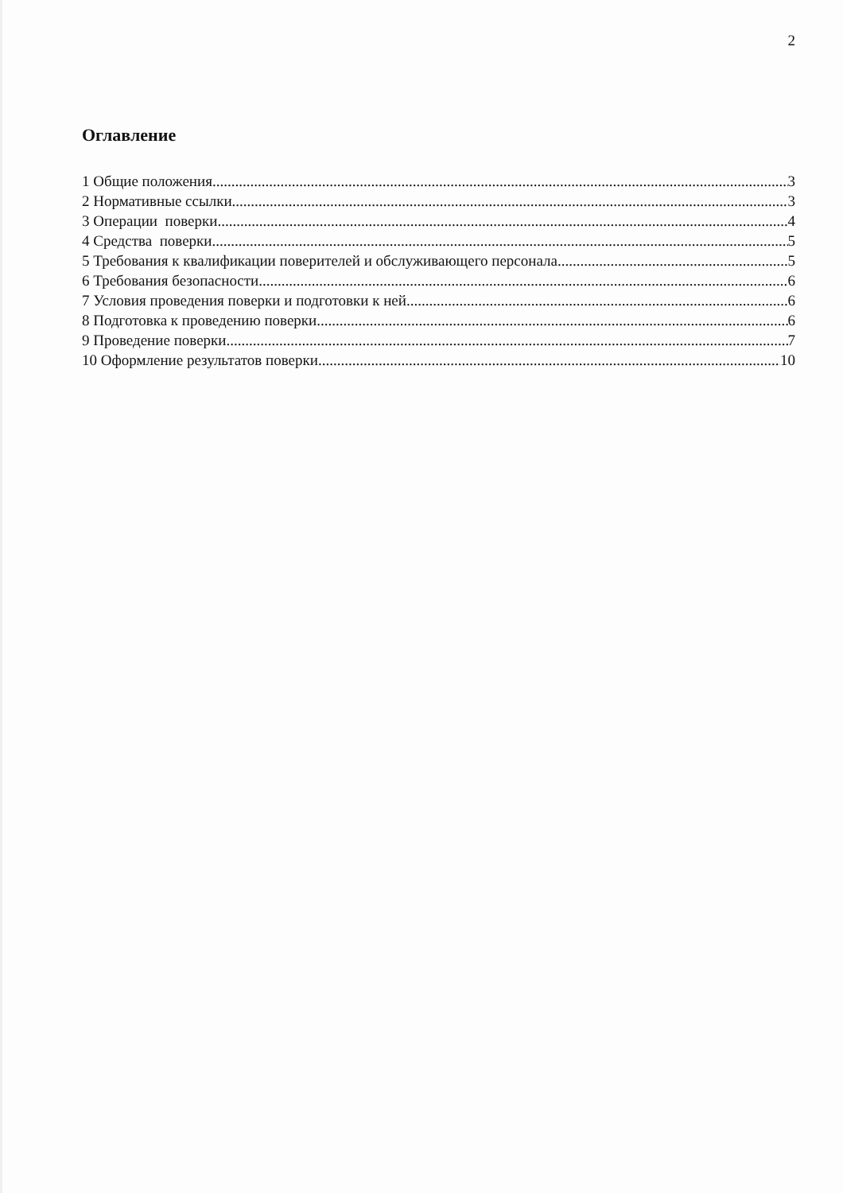2
Оглавление
1 Общие положения 3
2 Нормативные ссылки 3
3 Операции поверки 4
4 Средства поверки 5
5 Требования к квалификации поверителей и обслуживающего персонала 5
6 Требования безопасности 6
7 Условия проведения поверки и подготовки к ней 6
8 Подготовка к проведению поверки 6
9 Проведение поверки 7
10 Оформление результатов поверки 10